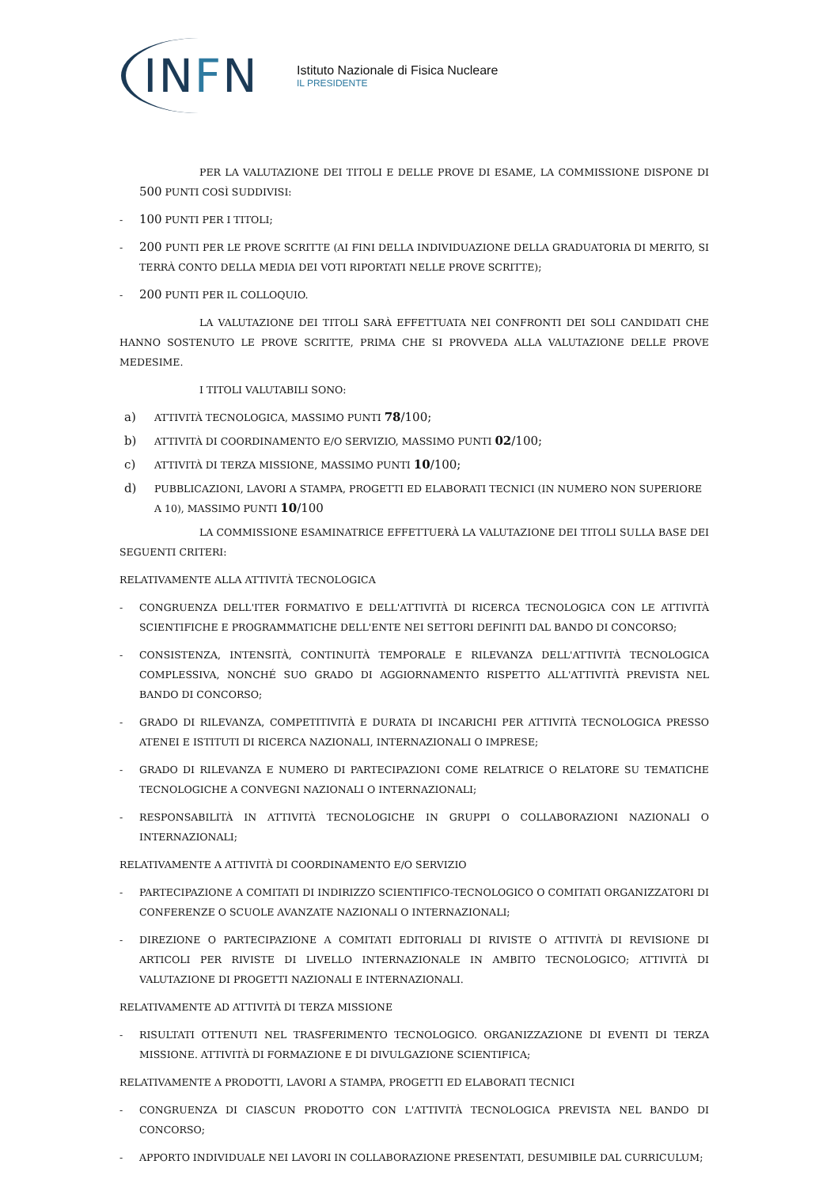IN F N
Istituto Nazionale di Fisica Nucleare
IL PRESIDENTE
PER LA VALUTAZIONE DEI TITOLI E DELLE PROVE DI ESAME, LA COMMISSIONE DISPONE DI 500 PUNTI COSÌ SUDDIVISI:
-
100 PUNTI PER I TITOLI;
-
200 PUNTI PER LE PROVE SCRITTE (AI FINI DELLA INDIVIDUAZIONE DELLA GRADUATORIA DI MERITO, SI TERRÀ CONTO DELLA MEDIA DEI VOTI RIPORTATI NELLE PROVE SCRITTE);
-
200 PUNTI PER IL COLLOQUIO.
LA VALUTAZIONE DEI TITOLI SARÀ EFFETTUATA NEI CONFRONTI DEI SOLI CANDIDATI CHE HANNO SOSTENUTO LE PROVE SCRITTE, PRIMA CHE SI PROVVEDA ALLA VALUTAZIONE DELLE PROVE MEDESIME.
I TITOLI VALUTABILI SONO:
a)
ATTIVITÀ TECNOLOGICA, MASSIMO PUNTI 78/100;
b)
ATTIVITÀ DI COORDINAMENTO E/O SERVIZIO, MASSIMO PUNTI 02/100;
c)
ATTIVITÀ DI TERZA MISSIONE, MASSIMO PUNTI 10/100;
d)
PUBBLICAZIONI, LAVORI A STAMPA, PROGETTI ED ELABORATI TECNICI (IN NUMERO NON SUPERIORE A 10), MASSIMO PUNTI 10/100
LA COMMISSIONE ESAMINATRICE EFFETTUERÀ LA VALUTAZIONE DEI TITOLI SULLA BASE DEI SEGUENTI CRITERI:
RELATIVAMENTE ALLA ATTIVITÀ TECNOLOGICA
- CONGRUENZA DELL'ITER FORMATIVO E DELL'ATTIVITÀ DI RICERCA TECNOLOGICA CON LE ATTIVITÀ SCIENTIFICHE E PROGRAMMATICHE DELL'ENTE NEI SETTORI DEFINITI DAL BANDO DI CONCORSO;
- CONSISTENZA, INTENSITÀ, CONTINUITÀ TEMPORALE E RILEVANZA DELL'ATTIVITÀ TECNOLOGICA COMPLESSIVA, NONCHÉ SUO GRADO DI AGGIORNAMENTO RISPETTO ALL'ATTIVITÀ PREVISTA NEL BANDO DI CONCORSO;
- GRADO DI RILEVANZA, COMPETITIVITÀ E DURATA DI INCARICHI PER ATTIVITÀ TECNOLOGICA PRESSO ATENEI E ISTITUTI DI RICERCA NAZIONALI, INTERNAZIONALI O IMPRESE;
- GRADO DI RILEVANZA E NUMERO DI PARTECIPAZIONI COME RELATRICE O RELATORE SU TEMATICHE TECNOLOGICHE A CONVEGNI NAZIONALI O INTERNAZIONALI;
- RESPONSABILITÀ IN ATTIVITÀ TECNOLOGICHE IN GRUPPI O COLLABORAZIONI NAZIONALI O INTERNAZIONALI;
RELATIVAMENTE A ATTIVITÀ DI COORDINAMENTO E/O SERVIZIO
- PARTECIPAZIONE A COMITATI DI INDIRIZZO SCIENTIFICO-TECNOLOGICO O COMITATI ORGANIZZATORI DI CONFERENZE O SCUOLE AVANZATE NAZIONALI O INTERNAZIONALI;
- DIREZIONE O PARTECIPAZIONE A COMITATI EDITORIALI DI RIVISTE O ATTIVITÀ DI REVISIONE DI ARTICOLI PER RIVISTE DI LIVELLO INTERNAZIONALE IN AMBITO TECNOLOGICO; ATTIVITÀ DI VALUTAZIONE DI PROGETTI NAZIONALI E INTERNAZIONALI.
RELATIVAMENTE AD ATTIVITÀ DI TERZA MISSIONE
- RISULTATI OTTENUTI NEL TRASFERIMENTO TECNOLOGICO. ORGANIZZAZIONE DI EVENTI DI TERZA MISSIONE. ATTIVITÀ DI FORMAZIONE E DI DIVULGAZIONE SCIENTIFICA;
RELATIVAMENTE A PRODOTTI, LAVORI A STAMPA, PROGETTI ED ELABORATI TECNICI
- CONGRUENZA DI CIASCUN PRODOTTO CON L'ATTIVITÀ TECNOLOGICA PREVISTA NEL BANDO DI CONCORSO;
- APPORTO INDIVIDUALE NEI LAVORI IN COLLABORAZIONE PRESENTATI, DESUMIBILE DAL CURRICULUM;